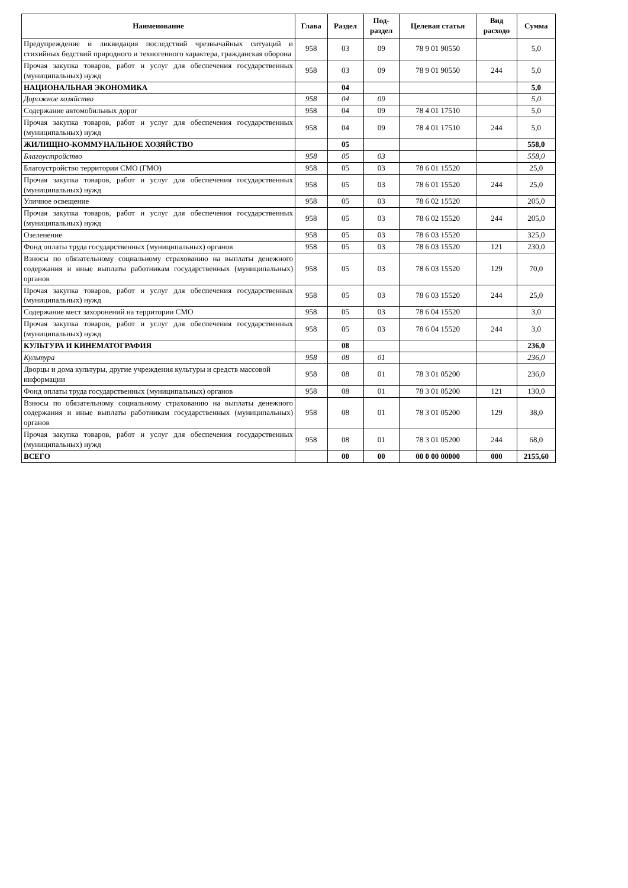| Наименование | Глава | Раздел | Под- раздел | Целевая статья | Вид расходо | Сумма |
| --- | --- | --- | --- | --- | --- | --- |
| Предупреждение и ликвидация последствий чрезвычайных ситуаций и стихийных бедствий природного и техногенного характера, гражданская оборона | 958 | 03 | 09 | 78 9 01 90550 | | 5,0 |
| Прочая закупка товаров, работ и услуг для обеспечения государственных (муниципальных) нужд | 958 | 03 | 09 | 78 9 01 90550 | 244 | 5,0 |
| НАЦИОНАЛЬНАЯ ЭКОНОМИКА | | 04 | | | | 5,0 |
| Дорожное хозяйство | 958 | 04 | 09 | | | 5,0 |
| Содержание автомобильных дорог | 958 | 04 | 09 | 78 4 01 17510 | | 5,0 |
| Прочая закупка товаров, работ и услуг для обеспечения государственных (муниципальных) нужд | 958 | 04 | 09 | 78 4 01 17510 | 244 | 5,0 |
| ЖИЛИЩНО-КОММУНАЛЬНОЕ ХОЗЯЙСТВО | | 05 | | | | 558,0 |
| Благоустройство | 958 | 05 | 03 | | | 558,0 |
| Благоустройство территории СМО (ГМО) | 958 | 05 | 03 | 78 6 01 15520 | | 25,0 |
| Прочая закупка товаров, работ и услуг для обеспечения государственных (муниципальных) нужд | 958 | 05 | 03 | 78 6 01 15520 | 244 | 25,0 |
| Уличное освещение | 958 | 05 | 03 | 78 6 02 15520 | | 205,0 |
| Прочая закупка товаров, работ и услуг для обеспечения государственных (муниципальных) нужд | 958 | 05 | 03 | 78 6 02 15520 | 244 | 205,0 |
| Озеленение | 958 | 05 | 03 | 78 6 03 15520 | | 325,0 |
| Фонд оплаты труда государственных (муниципальных) органов | 958 | 05 | 03 | 78 6 03 15520 | 121 | 230,0 |
| Взносы по обязательному социальному страхованию на выплаты денежного содержания и иные выплаты работникам государственных (муниципальных) органов | 958 | 05 | 03 | 78 6 03 15520 | 129 | 70,0 |
| Прочая закупка товаров, работ и услуг для обеспечения государственных (муниципальных) нужд | 958 | 05 | 03 | 78 6 03 15520 | 244 | 25,0 |
| Содержание мест захоронений на территории СМО | 958 | 05 | 03 | 78 6 04 15520 | | 3,0 |
| Прочая закупка товаров, работ и услуг для обеспечения государственных (муниципальных) нужд | 958 | 05 | 03 | 78 6 04 15520 | 244 | 3,0 |
| КУЛЬТУРА И КИНЕМАТОГРАФИЯ | | 08 | | | | 236,0 |
| Культура | 958 | 08 | 01 | | | 236,0 |
| Дворцы и дома культуры, другие учреждения культуры и средств массовой информации | 958 | 08 | 01 | 78 3 01 05200 | | 236,0 |
| Фонд оплаты труда государственных (муниципальных) органов | 958 | 08 | 01 | 78 3 01 05200 | 121 | 130,0 |
| Взносы по обязательному социальному страхованию на выплаты денежного содержания и иные выплаты работникам государственных (муниципальных) органов | 958 | 08 | 01 | 78 3 01 05200 | 129 | 38,0 |
| Прочая закупка товаров, работ и услуг для обеспечения государственных (муниципальных) нужд | 958 | 08 | 01 | 78 3 01 05200 | 244 | 68,0 |
| ВСЕГО | | 00 | 00 | 00 0 00 00000 | 000 | 2155,60 |